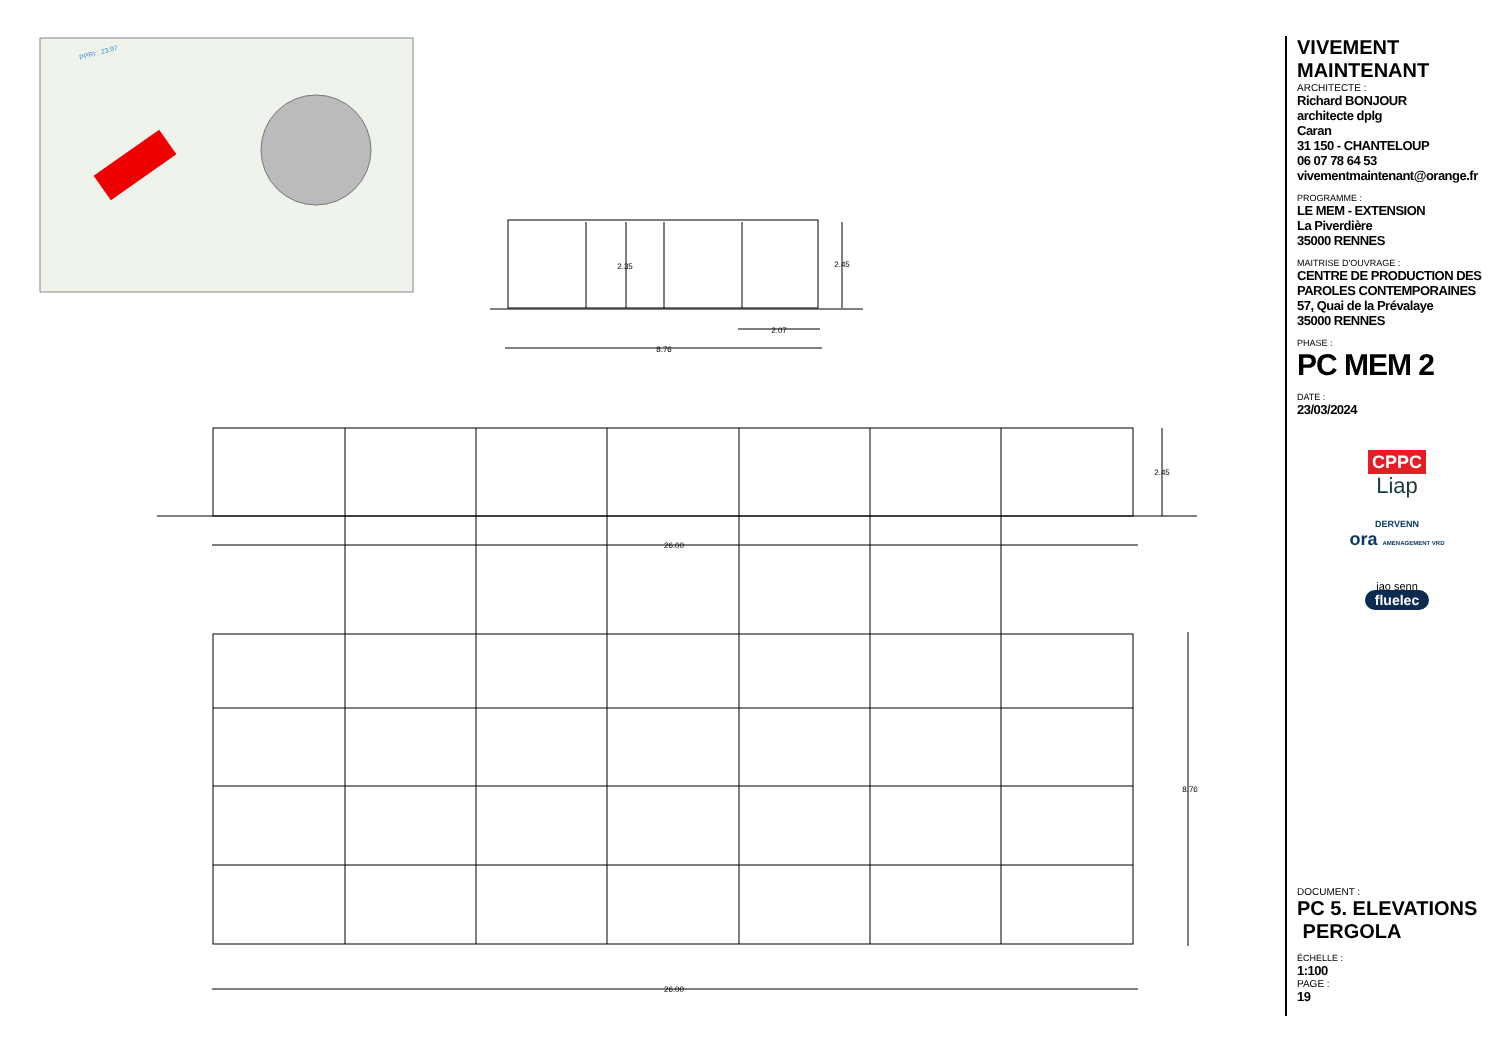PPRI : 23.97
2.35
2.45
2.07
8.76
2.45
26.00
8.76
26.00
VIVEMENT MAINTENANT
ARCHITECTE :
Richard BONJOUR
architecte dplg
Caran
31 150 - CHANTELOUP
06 07 78 64 53
vivementmaintenant@orange.fr
PROGRAMME :
LE MEM - EXTENSION
La Piverdière
35000 RENNES
MAITRISE D'OUVRAGE :
CENTRE DE PRODUCTION DES
PAROLES CONTEMPORAINES
57, Quai de la Prévalaye
35000 RENNES
PHASE :
PC MEM 2
DATE :
23/03/2024
CPPC
Liap
DERVENN
ora AMÉNAGEMENT VRD
iao senn
fluelec
DOCUMENT :
PC 5. ELEVATIONS
PERGOLA
ÉCHELLE :
1:100
PAGE :
19